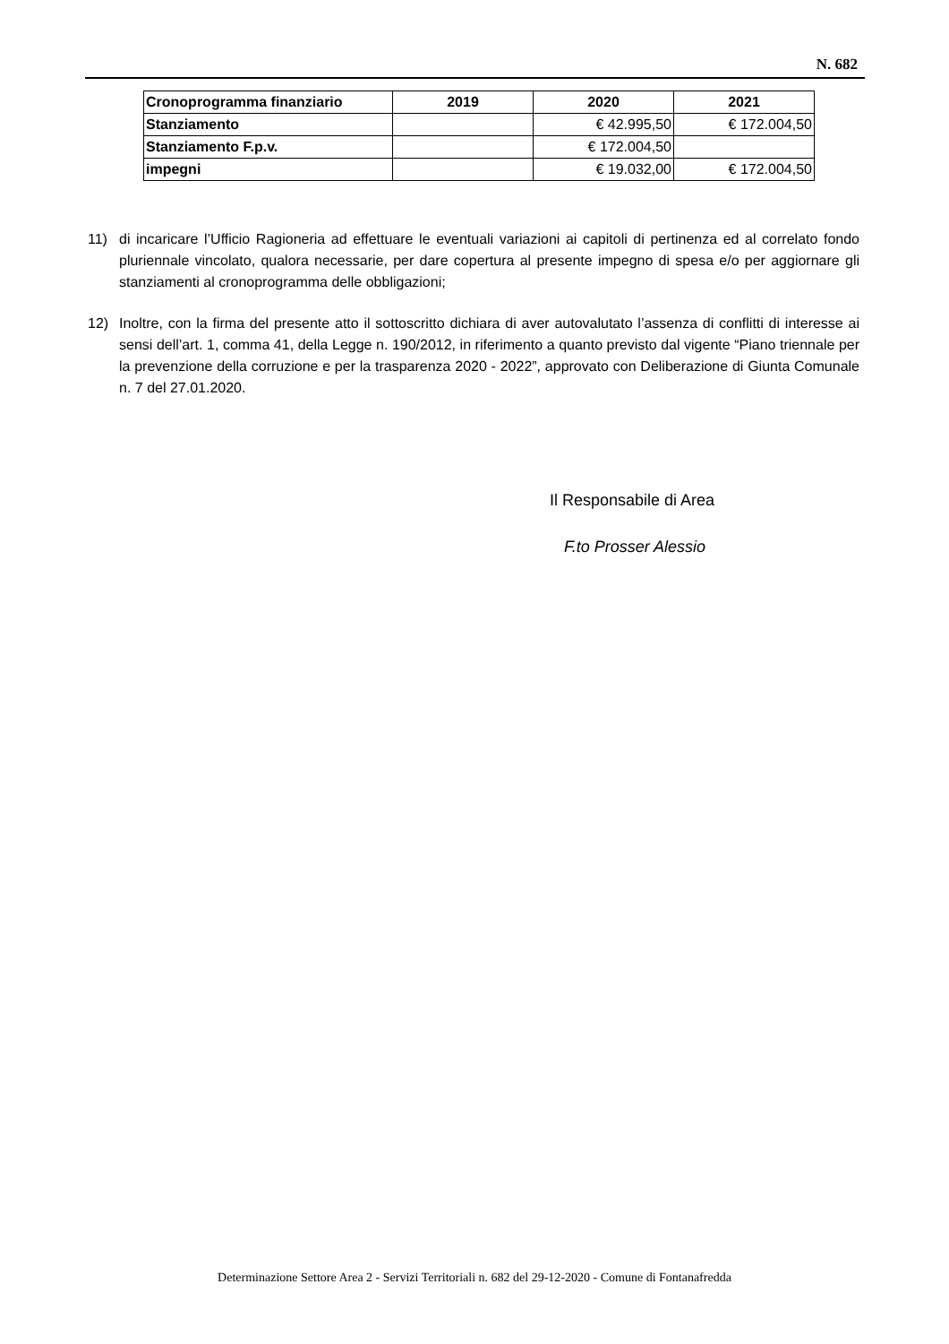N. 682
| Cronoprogramma finanziario | 2019 | 2020 | 2021 |
| Stanziamento | | € 42.995,50 | € 172.004,50 |
| Stanziamento F.p.v. | | € 172.004,50 | |
| impegni | | € 19.032,00 | € 172.004,50 |
11) di incaricare l’Ufficio Ragioneria ad effettuare le eventuali variazioni ai capitoli di pertinenza ed al correlato fondo pluriennale vincolato, qualora necessarie, per dare copertura al presente impegno di spesa e/o per aggiornare gli stanziamenti al cronoprogramma delle obbligazioni;
12) Inoltre, con la firma del presente atto il sottoscritto dichiara di aver autovalutato l’assenza di conflitti di interesse ai sensi dell’art. 1, comma 41, della Legge n. 190/2012, in riferimento a quanto previsto dal vigente “Piano triennale per la prevenzione della corruzione e per la trasparenza 2020 - 2022”, approvato con Deliberazione di Giunta Comunale n. 7 del 27.01.2020.
Il Responsabile di Area
F.to Prosser Alessio
Determinazione Settore Area 2 - Servizi Territoriali n. 682 del 29-12-2020 - Comune di Fontanafredda